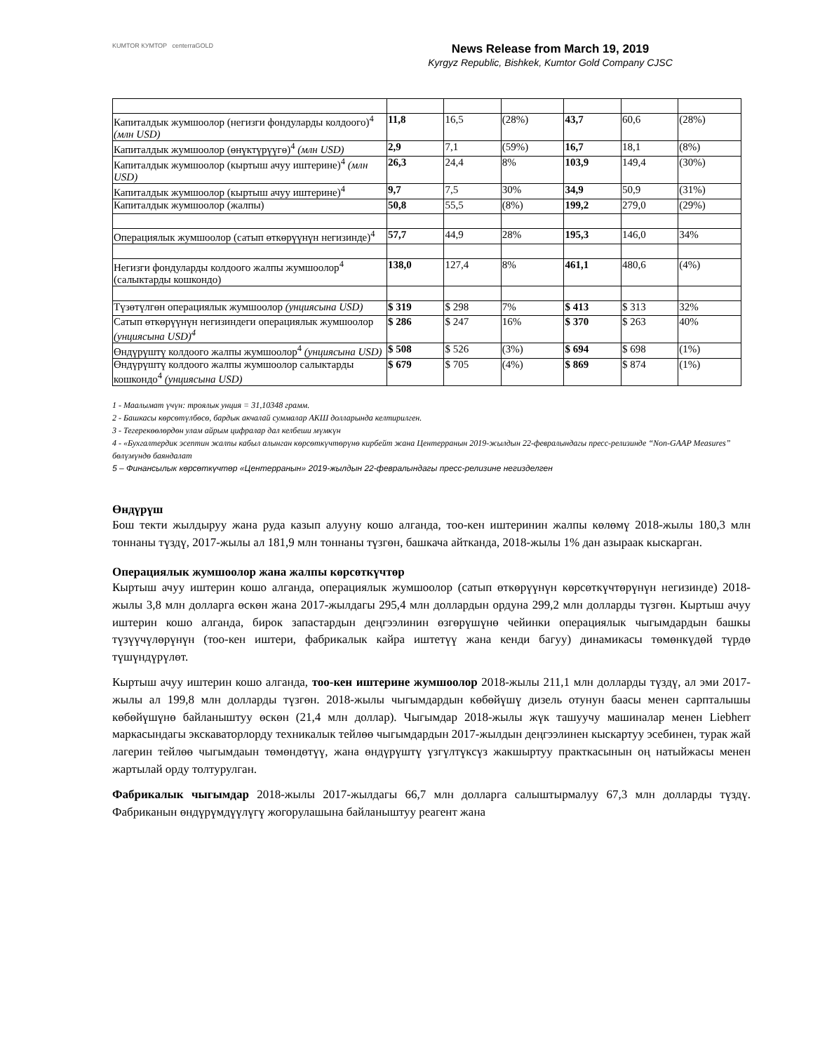KUMTOR КУМТОР centerraGOLD
News Release from March 19, 2019
Kyrgyz Republic, Bishkek, Kumtor Gold Company CJSC
| Капиталдык жумшоолор (негизги фондуларды колдоого)<sup>4</sup> (млн USD) | 11,8 | 16,5 | (28%) | 43,7 | 60,6 | (28%) |
| Капиталдык жумшоолор (өнүктүрүүгө)<sup>4</sup> (млн USD) | 2,9 | 7,1 | (59%) | 16,7 | 18,1 | (8%) |
| Капиталдык жумшоолор (кыртыш ачуу иштерине)<sup>4</sup> (млн USD) | 26,3 | 24,4 | 8% | 103,9 | 149,4 | (30%) |
| Капиталдык жумшоолор (кыртыш ачуу иштерине)<sup>4</sup> | 9,7 | 7,5 | 30% | 34,9 | 50,9 | (31%) |
| Капиталдык жумшоолор (жалпы) | 50,8 | 55,5 | (8%) | 199,2 | 279,0 | (29%) |
| Операциялык жумшоолор (сатып өткөрүүнүн негизинде)<sup>4</sup> | 57,7 | 44,9 | 28% | 195,3 | 146,0 | 34% |
| Негизги фондуларды колдоого жалпы жумшоолор<sup>4</sup> (салыктарды кошкондо) | 138,0 | 127,4 | 8% | 461,1 | 480,6 | (4%) |
| Түзөтүлгөн операциялык жумшоолор (унциясына USD) | $ 319 | $ 298 | 7% | $ 413 | $ 313 | 32% |
| Сатып өткөрүүнүн негизиндеги операциялык жумшоолор (унциясына USD)<sup>4</sup> | $ 286 | $ 247 | 16% | $ 370 | $ 263 | 40% |
| Өндүрүштү колдоого жалпы жумшоолор<sup>4</sup> (унциясына USD) | $ 508 | $ 526 | (3%) | $ 694 | $ 698 | (1%) |
| Өндүрүштү колдоого жалпы жумшоолор салыктарды кошкондо<sup>4</sup> (унциясына USD) | $ 679 | $ 705 | (4%) | $ 869 | $ 874 | (1%) |
1 - Маалымат үчүн: троялык унция = 31,10348 грамм.
2 - Башкасы көрсөтүлбөсө, бардык акчалай суммалар АКШ долларында келтирилген.
3 - Тегерекөөлөрдөн улам айрым цифралар дал келбеши мүмкүн
4 - «Бухгалтердик эсептин жалпы кабыл алынган көрсөткүчтөрүнө кирбейт жана Центерранын 2019-жылдын 22-февралындагы пресс-релизинде “Non-GAAP Measures” бөлүмүндө баяндалат
5 – Финансылык көрсөткүчтөр «Центерранын» 2019-жылдын 22-февралындагы пресс-релизине негизделген
Өндүрүш
Бош текти жылдыруу жана руда казып алууну кошо алганда, тоо-кен иштеринин жалпы көлөмү 2018-жылы 180,3 млн тоннаны түздү, 2017-жылы ал 181,9 млн тоннаны түзгөн, башкача айтканда, 2018-жылы 1% дан азыраак кыскарган.
Операциялык жумшоолор жана жалпы көрсөткүчтөр
Кыртыш ачуу иштерин кошо алганда, операциялык жумшоолор (сатып өткөрүүнүн көрсөткүчтөрүнүн негизинде) 2018-жылы 3,8 млн долларга өскөн жана 2017-жылдагы 295,4 млн доллардын ордуна 299,2 млн долларды түзгөн. Кыртыш ачуу иштерин кошо алганда, бирок запастардын деңгээлинин өзгөрүшүнө чейинки операциялык чыгымдардын башкы түзүүчүлөрүнүн (тоо-кен иштери, фабрикалык кайра иштетүү жана кенди багуу) динамикасы төмөнкүдөй түрдө түшүндүрүлөт.
Кыртыш ачуу иштерин кошо алганда, тоо-кен иштерине жумшоолор 2018-жылы 211,1 млн долларды түздү, ал эми 2017-жылы ал 199,8 млн долларды түзгөн. 2018-жылы чыгымдардын көбөйүшү дизель отунун баасы менен сарпталышы көбөйүшүнө байланыштуу өскөн (21,4 млн доллар). Чыгымдар 2018-жылы жүк ташуучу машиналар менен Liebherr маркасындагы экскаваторлорду техникалык тейлөө чыгымдардын 2017-жылдын деңгээлинен кыскартуу эсебинен, турак жай лагерин тейлөө чыгымдаын төмөндөтүү, жана өндүрүштү үзгүлтүксүз жакшыртуу практкасынын оң натыйжасы менен жартылай орду толтурулган.
Фабрикалык чыгымдар 2018-жылы 2017-жылдагы 66,7 млн долларга салыштырмалуу 67,3 млн долларды түздү. Фабриканын өндүрүмдүүлүгү жогорулашына байланыштуу реагент жана